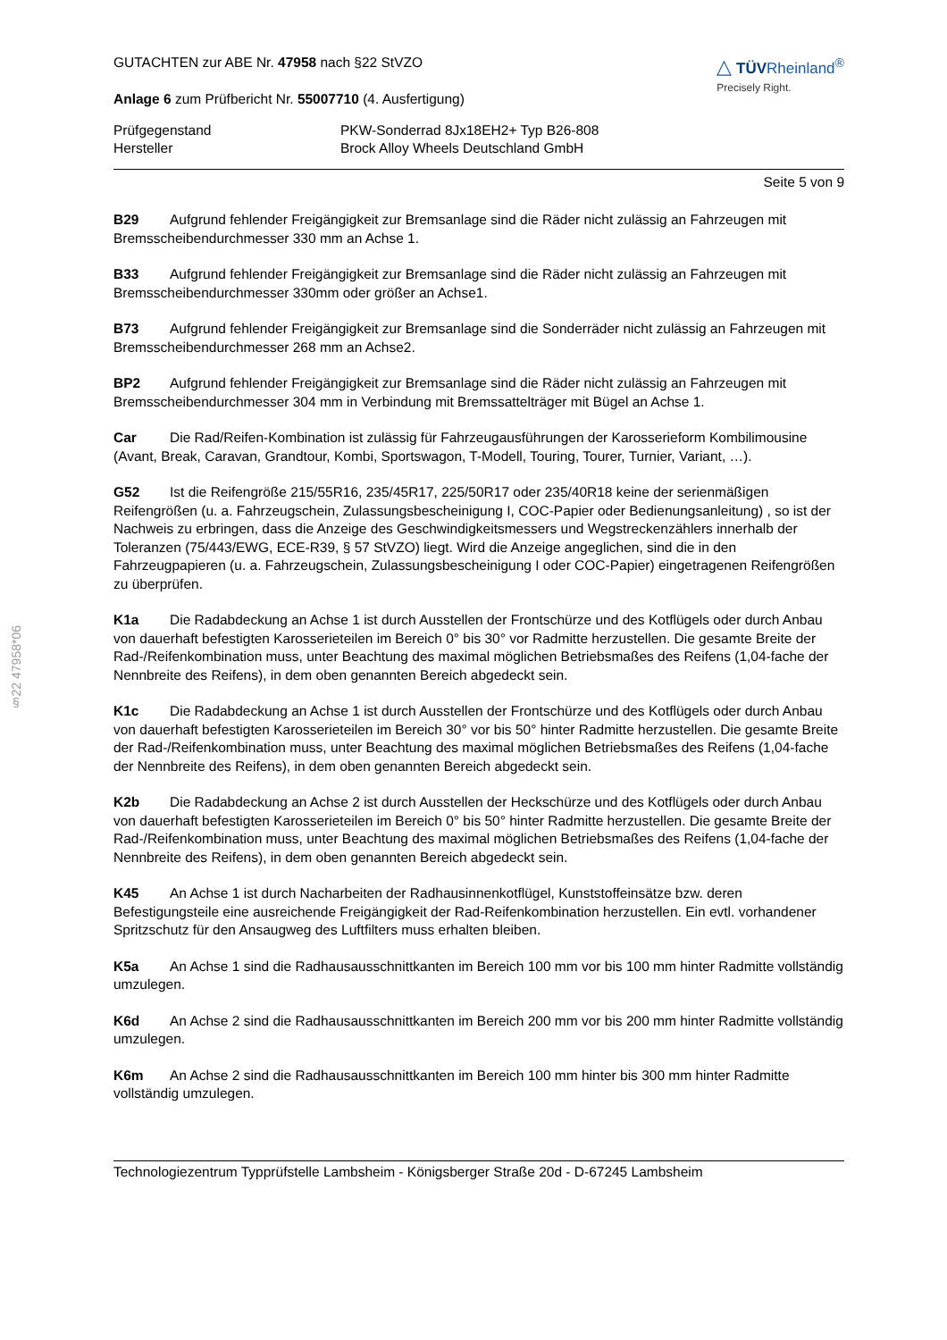§22 47958*06
GUTACHTEN zur ABE Nr. 47958 nach §22 StVZO
Anlage 6 zum Prüfbericht Nr. 55007710 (4. Ausfertigung)
△ TÜVRheinland<sup>®</sup>
Precisely Right.
Prüfgegenstand PKW-Sonderrad 8Jx18EH2+ Typ B26-808
Hersteller Brock Alloy Wheels Deutschland GmbH
Seite 5 von 9
B29 Aufgrund fehlender Freigängigkeit zur Bremsanlage sind die Räder nicht zulässig an Fahrzeugen mit Bremsscheibendurchmesser 330 mm an Achse 1.
B33 Aufgrund fehlender Freigängigkeit zur Bremsanlage sind die Räder nicht zulässig an Fahrzeugen mit Bremsscheibendurchmesser 330mm oder größer an Achse1.
B73 Aufgrund fehlender Freigängigkeit zur Bremsanlage sind die Sonderräder nicht zulässig an Fahrzeugen mit Bremsscheibendurchmesser 268 mm an Achse2.
BP2 Aufgrund fehlender Freigängigkeit zur Bremsanlage sind die Räder nicht zulässig an Fahrzeugen mit Bremsscheibendurchmesser 304 mm in Verbindung mit Bremssattelträger mit Bügel an Achse 1.
Car Die Rad/Reifen-Kombination ist zulässig für Fahrzeugausführungen der Karosserieform Kombilimousine (Avant, Break, Caravan, Grandtour, Kombi, Sportswagon, T-Modell, Touring, Tourer, Turnier, Variant, …).
G52 Ist die Reifengröße 215/55R16, 235/45R17, 225/50R17 oder 235/40R18 keine der serienmäßigen Reifengrößen (u. a. Fahrzeugschein, Zulassungsbescheinigung I, COC-Papier oder Bedienungsanleitung) , so ist der Nachweis zu erbringen, dass die Anzeige des Geschwindigkeitsmessers und Wegstreckenzählers innerhalb der Toleranzen (75/443/EWG, ECE-R39, § 57 StVZO) liegt. Wird die Anzeige angeglichen, sind die in den Fahrzeugpapieren (u. a. Fahrzeugschein, Zulassungsbescheinigung I oder COC-Papier) eingetragenen Reifengrößen zu überprüfen.
K1a Die Radabdeckung an Achse 1 ist durch Ausstellen der Frontschürze und des Kotflügels oder durch Anbau von dauerhaft befestigten Karosserieteilen im Bereich 0° bis 30° vor Radmitte herzustellen. Die gesamte Breite der Rad-/Reifenkombination muss, unter Beachtung des maximal möglichen Betriebsmaßes des Reifens (1,04-fache der Nennbreite des Reifens), in dem oben genannten Bereich abgedeckt sein.
K1c Die Radabdeckung an Achse 1 ist durch Ausstellen der Frontschürze und des Kotflügels oder durch Anbau von dauerhaft befestigten Karosserieteilen im Bereich 30° vor bis 50° hinter Radmitte herzustellen. Die gesamte Breite der Rad-/Reifenkombination muss, unter Beachtung des maximal möglichen Betriebsmaßes des Reifens (1,04-fache der Nennbreite des Reifens), in dem oben genannten Bereich abgedeckt sein.
K2b Die Radabdeckung an Achse 2 ist durch Ausstellen der Heckschürze und des Kotflügels oder durch Anbau von dauerhaft befestigten Karosserieteilen im Bereich 0° bis 50° hinter Radmitte herzustellen. Die gesamte Breite der Rad-/Reifenkombination muss, unter Beachtung des maximal möglichen Betriebsmaßes des Reifens (1,04-fache der Nennbreite des Reifens), in dem oben genannten Bereich abgedeckt sein.
K45 An Achse 1 ist durch Nacharbeiten der Radhausinnenkotflügel, Kunststoffeinsätze bzw. deren Befestigungsteile eine ausreichende Freigängigkeit der Rad-Reifenkombination herzustellen. Ein evtl. vorhandener Spritzschutz für den Ansaugweg des Luftfilters muss erhalten bleiben.
K5a An Achse 1 sind die Radhausausschnittkanten im Bereich 100 mm vor bis 100 mm hinter Radmitte vollständig umzulegen.
K6d An Achse 2 sind die Radhausausschnittkanten im Bereich 200 mm vor bis 200 mm hinter Radmitte vollständig umzulegen.
K6m An Achse 2 sind die Radhausausschnittkanten im Bereich 100 mm hinter bis 300 mm hinter Radmitte vollständig umzulegen.
Technologiezentrum Typprüfstelle Lambsheim - Königsberger Straße 20d - D-67245 Lambsheim